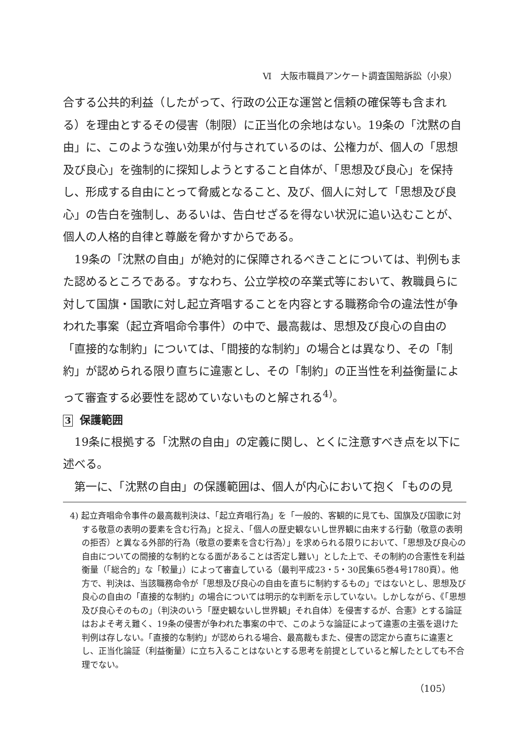Ⅵ　大阪市職員アンケート調査国賠訴訟（小泉）
合する公共的利益（したがって、行政の公正な運営と信頼の確保等も含まれる）を理由とするその侵害（制限）に正当化の余地はない。19条の「沈黙の自由」に、このような強い効果が付与されているのは、公権力が、個人の「思想及び良心」を強制的に探知しようとすること自体が、「思想及び良心」を保持し、形成する自由にとって脅威となること、及び、個人に対して「思想及び良心」の告白を強制し、あるいは、告白せざるを得ない状況に追い込むことが、個人の人格的自律と尊厳を脅かすからである。
19条の「沈黙の自由」が絶対的に保障されるべきことについては、判例もまた認めるところである。すなわち、公立学校の卒業式等において、教職員らに対して国旗・国歌に対し起立斉唱することを内容とする職務命令の違法性が争われた事案（起立斉唱命令事件）の中で、最高裁は、思想及び良心の自由の「直接的な制約」については、「間接的な制約」の場合とは異なり、その「制約」が認められる限り直ちに違憲とし、その「制約」の正当性を利益衡量によって審査する必要性を認めていないものと解される<sup>4)</sup>。
3 保護範囲
19条に根拠する「沈黙の自由」の定義に関し、とくに注意すべき点を以下に述べる。
第一に、「沈黙の自由」の保護範囲は、個人が内心において抱く「ものの見
4) 起立斉唱命令事件の最高裁判決は、「起立斉唱行為」を「一般的、客観的に見ても、国旗及び国歌に対する敬意の表明の要素を含む行為」と捉え、「個人の歴史観ないし世界観に由来する行動（敬意の表明の拒否）と異なる外部的行為（敬意の要素を含む行為）」を求められる限りにおいて、「思想及び良心の自由についての間接的な制約となる面があることは否定し難い」とした上で、その制約の合憲性を利益衡量（「総合的」な「較量」）によって審査している（最判平成23・5・30民集65巻4号1780頁）。他方で、判決は、当該職務命令が「思想及び良心の自由を直ちに制約するもの」ではないとし、思想及び良心の自由の「直接的な制約」の場合については明示的な判断を示していない。しかしながら、《「思想及び良心そのもの」（判決のいう「歴史観ないし世界観」それ自体）を侵害するが、合憲》とする論証はおよそ考え難く、19条の侵害が争われた事案の中で、このような論証によって違憲の主張を退けた判例は存しない。「直接的な制約」が認められる場合、最高裁もまた、侵害の認定から直ちに違憲とし、正当化論証（利益衡量）に立ち入ることはないとする思考を前提としていると解したとしても不合理でない。
（105）